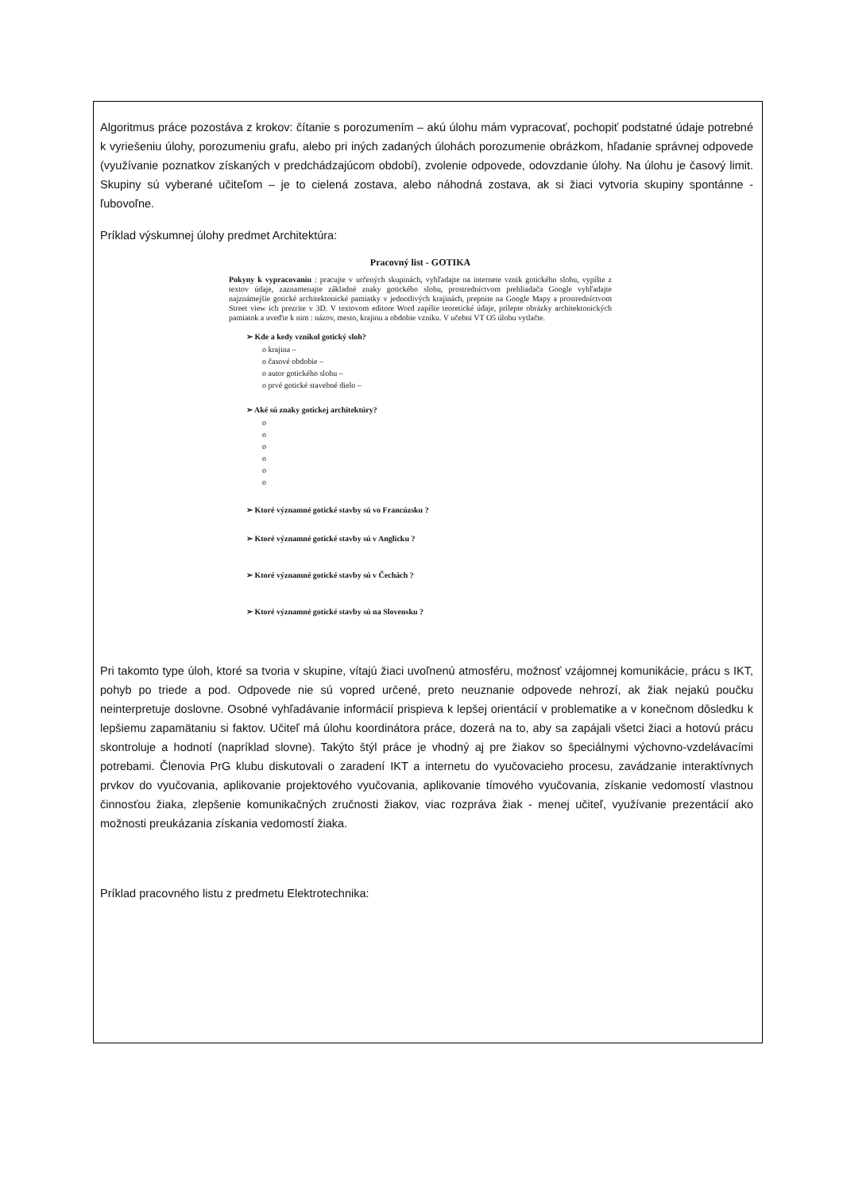Algoritmus práce pozostáva z krokov: čítanie s porozumením – akú úlohu mám vypracovať, pochopiť podstatné údaje potrebné k vyriešeniu úlohy, porozumeniu grafu, alebo pri iných zadaných úlohách porozumenie obrázkom, hľadanie správnej odpovede (využívanie poznatkov získaných v predchádzajúcom období), zvolenie odpovede, odovzdanie úlohy. Na úlohu je časový limit. Skupiny sú vyberané učiteľom – je to cielená zostava, alebo náhodná zostava, ak si žiaci vytvoria skupiny spontánne - ľubovoľne.
Príklad výskumnej úlohy predmet Architektúra:
Pracovný list - GOTIKA
Pokyny k vypracovaniu : pracujte v určených skupinách, vyhľadajte na internete vznik gotického slohu, vypíšte z textov údaje, zaznamenajte základné znaky gotického slohu, prostredníctvom prehliadača Google vyhľadajte najznámejšie gotické architektonické pamiatky v jednotlivých krajinách, prepnite na Google Mapy a prostredníctvom Street view ich prezrite v 3D. V textovom editore Word zapíšte teoretické údaje, prilepte obrázky architektonických pamiatok a uveďte k nim : názov, mesto, krajinu a obdobie vzniku. V učebni VT O5 úlohu vytlačte.
➢ Kde a kedy vznikol gotický sloh?
o krajina –
o časové obdobie –
o autor gotického slohu –
o prvé gotické stavebné dielo –
➢ Aké sú znaky gotickej architektúry?
o
o
o
o
o
o
➢ Ktoré významné gotické stavby sú vo Francúzsku ?
➢ Ktoré významné gotické stavby sú v Anglicku ?
➢ Ktoré významné gotické stavby sú v Čechách ?
➢ Ktoré významné gotické stavby sú na Slovensku ?
Pri takomto type úloh, ktoré sa tvoria v skupine, vítajú žiaci uvoľnenú atmosféru, možnosť vzájomnej komunikácie, prácu s IKT, pohyb po triede a pod. Odpovede nie sú vopred určené, preto neuznanie odpovede nehrozí, ak žiak nejakú poučku neinterpretuje doslovne. Osobné vyhľadávanie informácií prispieva k lepšej orientácií v problematike a v konečnom dôsledku k lepšiemu zapamätaniu si faktov. Učiteľ má úlohu koordinátora práce, dozerá na to, aby sa zapájali všetci žiaci a hotovú prácu skontroluje a hodnotí (napríklad slovne). Takýto štýl práce je vhodný aj pre žiakov so špeciálnymi výchovno-vzdelávacími potrebami. Členovia PrG klubu diskutovali o zaradení IKT a internetu do vyučovacieho procesu, zavádzanie interaktívnych prvkov do vyučovania, aplikovanie projektového vyučovania, aplikovanie tímového vyučovania, získanie vedomostí vlastnou činnosťou žiaka, zlepšenie komunikačných zručnosti žiakov, viac rozpráva žiak - menej učiteľ, využívanie prezentácií ako možnosti preukázania získania vedomostí žiaka.
Príklad pracovného listu z predmetu Elektrotechnika: